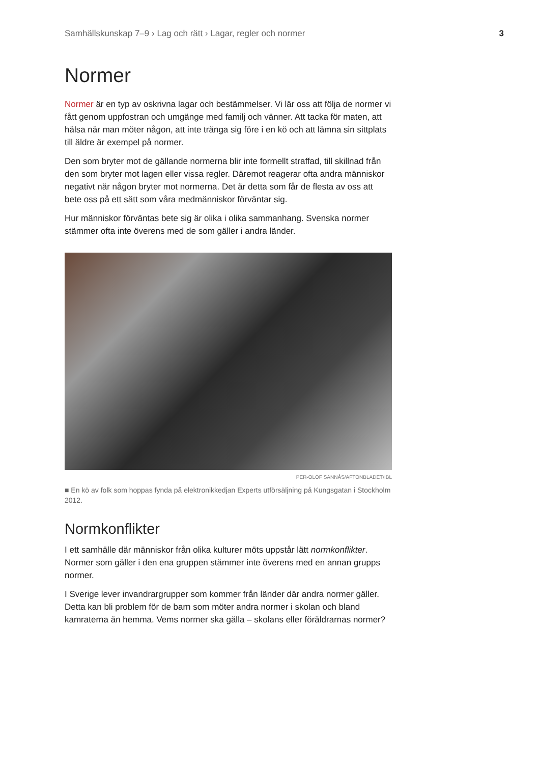Samhällskunskap 7–9 › Lag och rätt › Lagar, regler och normer 3
Normer
Normer är en typ av oskrivna lagar och bestämmelser. Vi lär oss att följa de normer vi fått genom uppfostran och umgänge med familj och vänner. Att tacka för maten, att hälsa när man möter någon, att inte tränga sig före i en kö och att lämna sin sittplats till äldre är exempel på normer.
Den som bryter mot de gällande normerna blir inte formellt straffad, till skillnad från den som bryter mot lagen eller vissa regler. Däremot reagerar ofta andra människor negativt när någon bryter mot normerna. Det är detta som får de flesta av oss att bete oss på ett sätt som våra medmänniskor förväntar sig.
Hur människor förväntas bete sig är olika i olika sammanhang. Svenska normer stämmer ofta inte överens med de som gäller i andra länder.
PER-OLOF SÄNNÅS/AFTONBLADET/IBL
■ En kö av folk som hoppas fynda på elektronikkedjan Experts utförsäljning på Kungsgatan i Stockholm 2012.
Normkonflikter
I ett samhälle där människor från olika kulturer möts uppstår lätt normkonflikter. Normer som gäller i den ena gruppen stämmer inte överens med en annan grupps normer.
I Sverige lever invandrargrupper som kommer från länder där andra normer gäller. Detta kan bli problem för de barn som möter andra normer i skolan och bland kamraterna än hemma. Vems normer ska gälla – skolans eller föräldrarnas normer?